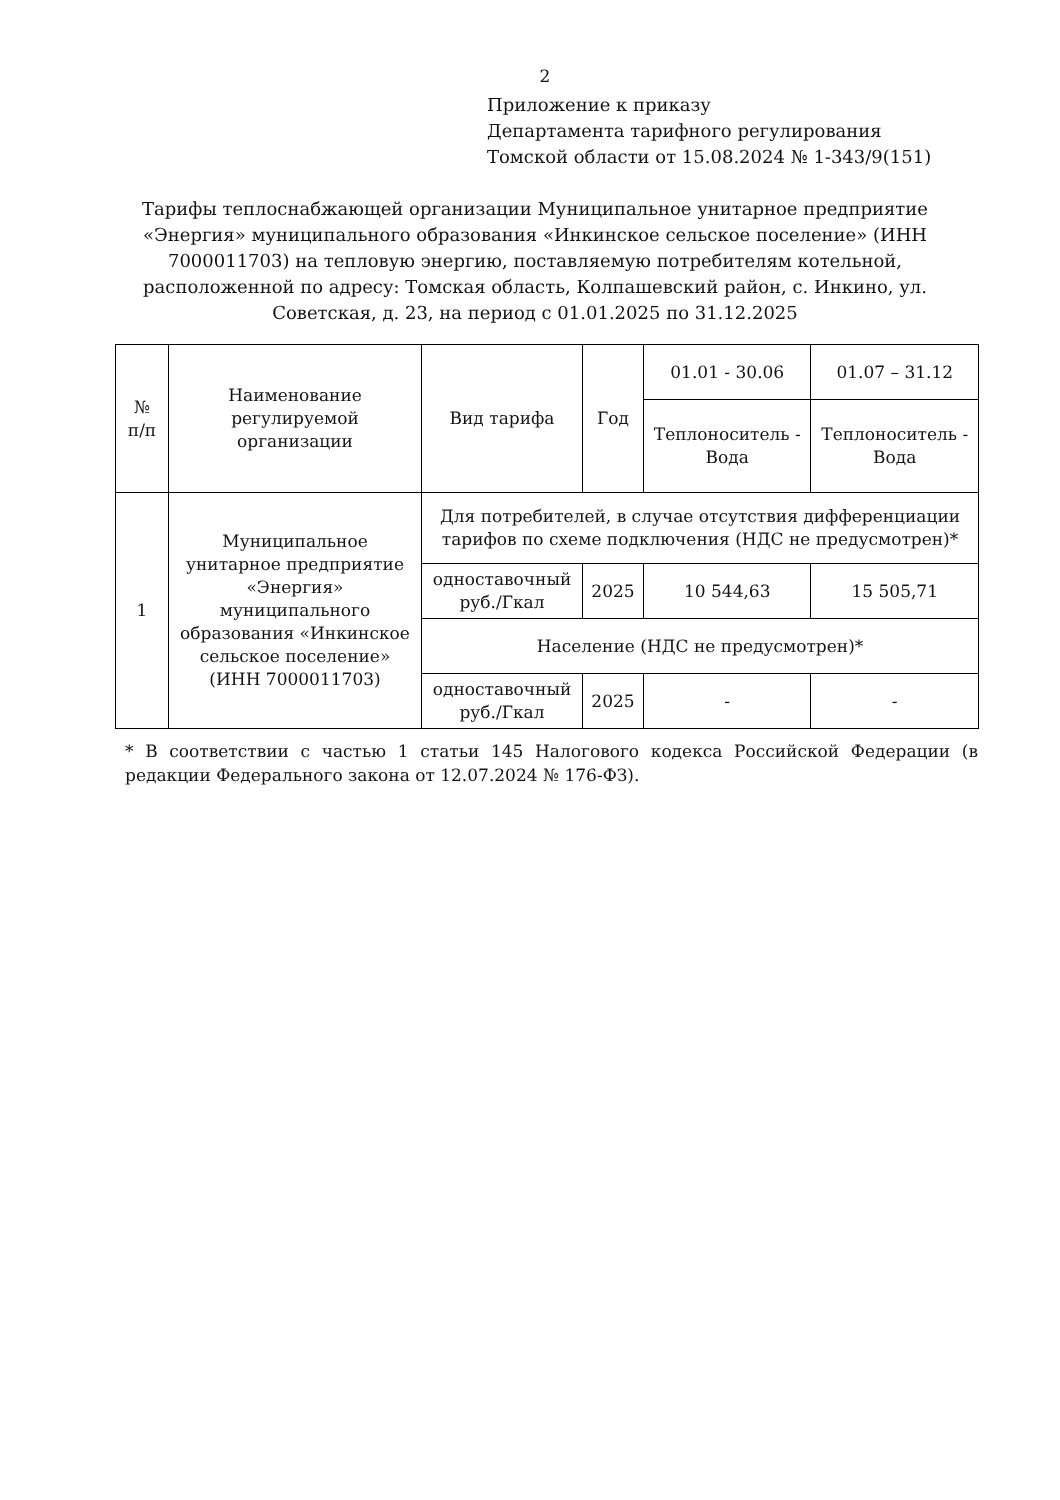2
Приложение к приказу
Департамента тарифного регулирования
Томской области от 15.08.2024 № 1-343/9(151)
Тарифы теплоснабжающей организации Муниципальное унитарное предприятие «Энергия» муниципального образования «Инкинское сельское поселение» (ИНН 7000011703) на тепловую энергию, поставляемую потребителям котельной, расположенной по адресу: Томская область, Колпашевский район, с. Инкино, ул. Советская, д. 23, на период с 01.01.2025 по 31.12.2025
| № п/п | Наименование регулируемой организации | Вид тарифа | Год | 01.01 - 30.06 | 01.07 – 31.12 |
| --- | --- | --- | --- | --- | --- |
| | | | | Теплоноситель - Вода | Теплоноситель - Вода |
| 1 | Муниципальное унитарное предприятие «Энергия» муниципального образования «Инкинское сельское поселение» (ИНН 7000011703) | Для потребителей, в случае отсутствия дифференциации тарифов по схеме подключения (НДС не предусмотрен)* | | | |
| | | одноставочный руб./Гкал | 2025 | 10 544,63 | 15 505,71 |
| | | Население (НДС не предусмотрен)* | | | |
| | | одноставочный руб./Гкал | 2025 | - | - |
* В соответствии с частью 1 статьи 145 Налогового кодекса Российской Федерации (в редакции Федерального закона от 12.07.2024 № 176-ФЗ).